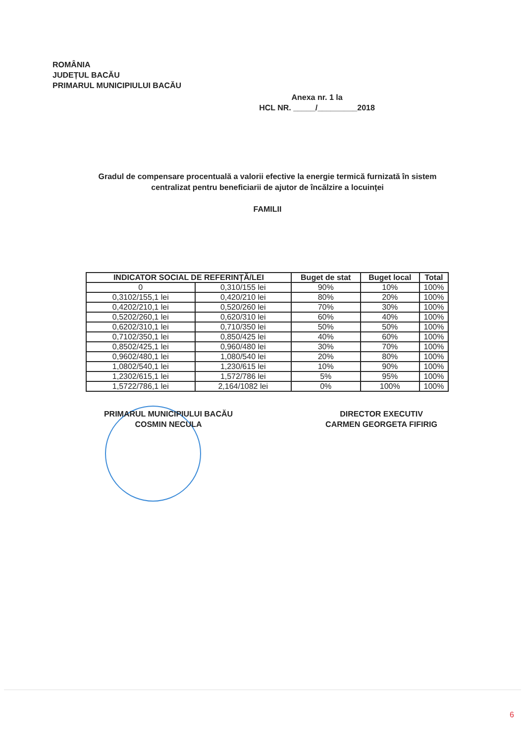ROMÂNIA
JUDEȚUL BACĂU
PRIMARUL MUNICIPIULUI BACĂU
Anexa nr. 1 la
HCL NR. _____/_________2018
Gradul de compensare procentuală a valorii efective la energie termică furnizată în sistem centralizat pentru beneficiarii de ajutor de încălzire a locuinţei
FAMILII
| INDICATOR SOCIAL DE REFERINȚĂ/LEI | | Buget de stat | Buget local | Total |
| --- | --- | --- | --- | --- |
| 0 | 0,310/155 lei | 90% | 10% | 100% |
| 0,3102/155,1 lei | 0,420/210 lei | 80% | 20% | 100% |
| 0,4202/210,1 lei | 0,520/260 lei | 70% | 30% | 100% |
| 0,5202/260,1 lei | 0,620/310 lei | 60% | 40% | 100% |
| 0,6202/310,1 lei | 0,710/350 lei | 50% | 50% | 100% |
| 0,7102/350,1 lei | 0,850/425 lei | 40% | 60% | 100% |
| 0,8502/425,1 lei | 0,960/480 lei | 30% | 70% | 100% |
| 0,9602/480,1 lei | 1,080/540 lei | 20% | 80% | 100% |
| 1,0802/540,1 lei | 1,230/615 lei | 10% | 90% | 100% |
| 1,2302/615,1 lei | 1,572/786 lei | 5% | 95% | 100% |
| 1,5722/786,1 lei | 2,164/1082 lei | 0% | 100% | 100% |
PRIMARUL MUNICIPIULUI BACĂU
COSMIN NECULA
DIRECTOR EXECUTIV
CARMEN GEORGETA FIFIRIG
6